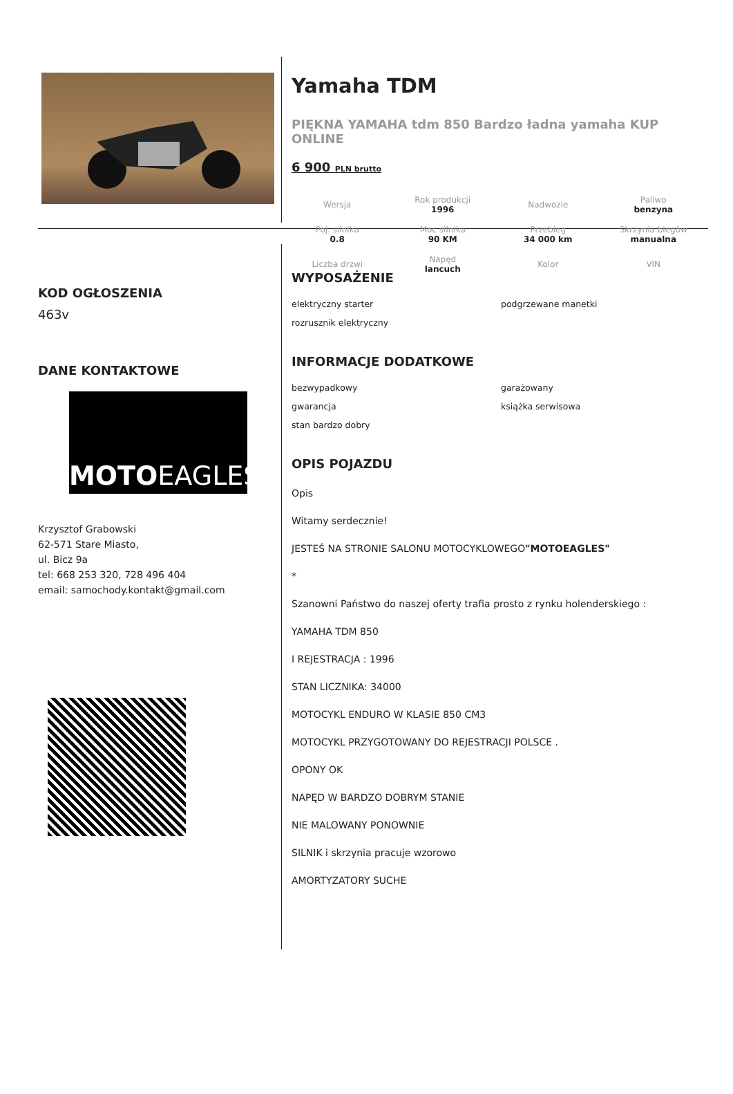Yamaha TDM
PIĘKNA YAMAHA tdm 850 Bardzo ładna yamaha KUP ONLINE
6 900 PLN brutto
| Wersja | Rok produkcji 1996 | Nadwozie | Paliwo benzyna |
| Poj. silnika 0.8 | Moc silnika 90 KM | Przebieg 34 000 km | Skrzynia biegów manualna |
| Liczba drzwi | Napęd lancuch | Kolor | VIN |
KOD OGŁOSZENIA
463v
DANE KONTAKTOWE
MOTOEAGLES
Krzysztof Grabowski
62-571 Stare Miasto,
ul. Bicz 9a
tel: 668 253 320, 728 496 404
email: samochody.kontakt@gmail.com
WYPOSAŻENIE
elektryczny starter
podgrzewane manetki
rozrusznik elektryczny
INFORMACJE DODATKOWE
bezwypadkowy
garażowany
gwarancja
książka serwisowa
stan bardzo dobry
OPIS POJAZDU
Opis
Witamy serdecznie!
JESTEŚ NA STRONIE SALONU MOTOCYKLOWEGO"MOTOEAGLES"
*
Szanowni Państwo do naszej oferty trafia prosto z rynku holenderskiego :
YAMAHA TDM 850
I REJESTRACJA : 1996
STAN LICZNIKA: 34000
MOTOCYKL ENDURO W KLASIE 850 CM3
MOTOCYKL PRZYGOTOWANY DO REJESTRACJI POLSCE .
OPONY OK
NAPĘD W BARDZO DOBRYM STANIE
NIE MALOWANY PONOWNIE
SILNIK i skrzynia pracuje wzorowo
AMORTYZATORY SUCHE